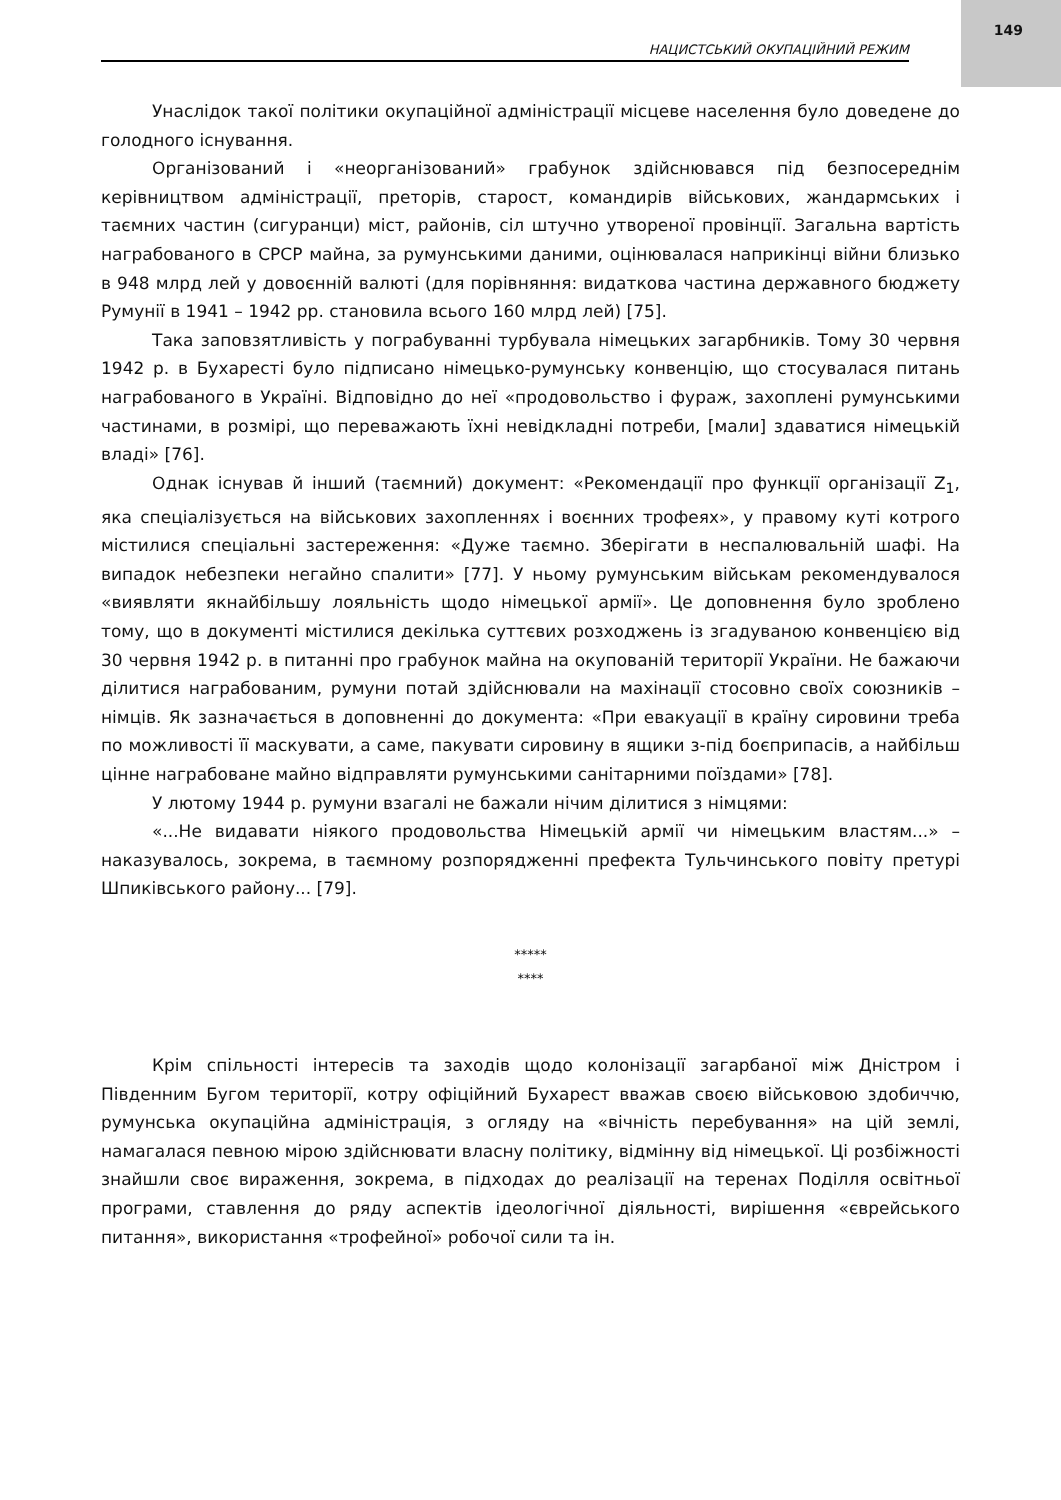149
НАЦИСТСЬКИЙ ОКУПАЦІЙНИЙ РЕЖИМ
Унаслідок такої політики окупаційної адміністрації місцеве населення було доведене до голодного існування.
Організований і «неорганізований» грабунок здійснювався під безпосереднім керівництвом адміністрації, преторів, старост, командирів військових, жандармських і таємних частин (сигуранци) міст, районів, сіл штучно утвореної провінції. Загальна вартість награбованого в СРСР майна, за румунськими даними, оцінювалася наприкінці війни близько в 948 млрд лей у довоєнній валюті (для порівняння: видаткова частина державного бюджету Румунії в 1941 – 1942 рр. становила всього 160 млрд лей) [75].
Така заповзятливість у пограбуванні турбувала німецьких загарбників. Тому 30 червня 1942 р. в Бухаресті було підписано німецько-румунську конвенцію, що стосувалася питань награбованого в Україні. Відповідно до неї «продовольство і фураж, захоплені румунськими частинами, в розмірі, що переважають їхні невідкладні потреби, [мали] здаватися німецькій владі» [76].
Однак існував й інший (таємний) документ: «Рекомендації про функції організації Z<sub>1</sub>, яка спеціалізується на військових захопленнях і воєнних трофеях», у правому куті котрого містилися спеціальні застереження: «Дуже таємно. Зберігати в неспалювальній шафі. На випадок небезпеки негайно спалити» [77]. У ньому румунським військам рекомендувалося «виявляти якнайбільшу лояльність щодо німецької армії». Це доповнення було зроблено тому, що в документі містилися декілька суттєвих розходжень із згадуваною конвенцією від 30 червня 1942 р. в питанні про грабунок майна на окупованій території України. Не бажаючи ділитися награбованим, румуни потай здійснювали на махінації стосовно своїх союзників – німців. Як зазначається в доповненні до документа: «При евакуації в країну сировини треба по можливості її маскувати, а саме, пакувати сировину в ящики з-під боєприпасів, а найбільш цінне награбоване майно відправляти румунськими санітарними поїздами» [78].
У лютому 1944 р. румуни взагалі не бажали нічим ділитися з німцями:
«...Не видавати ніякого продовольства Німецькій армії чи німецьким властям...» – наказувалось, зокрема, в таємному розпорядженні префекта Тульчинського повіту претурі Шпиківського району... [79].
*****
****
Крім спільності інтересів та заходів щодо колонізації загарбаної між Дністром і Південним Бугом території, котру офіційний Бухарест вважав своєю військовою здобиччю, румунська окупаційна адміністрація, з огляду на «вічність перебування» на цій землі, намагалася певною мірою здійснювати власну політику, відмінну від німецької. Ці розбіжності знайшли своє вираження, зокрема, в підходах до реалізації на теренах Поділля освітньої програми, ставлення до ряду аспектів ідеологічної діяльності, вирішення «єврейського питання», використання «трофейної» робочої сили та ін.